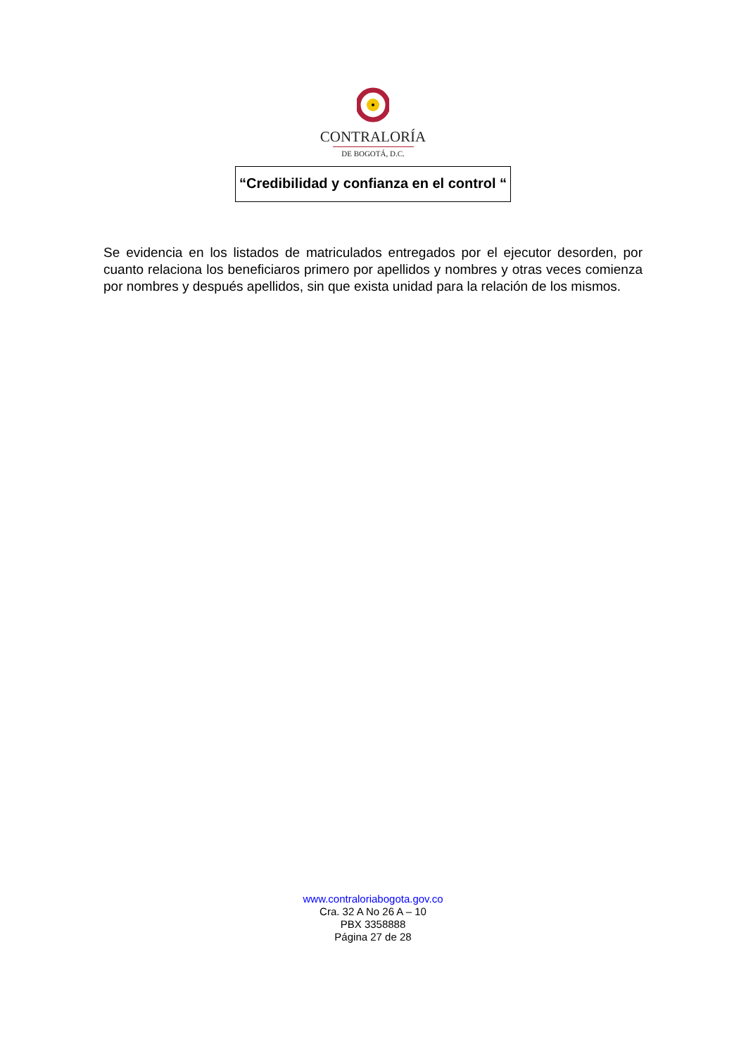CONTRALORÍA
DE BOGOTÁ, D.C.
“Credibilidad y confianza en el control “
Se evidencia en los listados de matriculados entregados por el ejecutor desorden, por cuanto relaciona los beneficiaros primero por apellidos y nombres y otras veces comienza por nombres y después apellidos, sin que exista unidad para la relación de los mismos.
www.contraloriabogota.gov.co
Cra. 32 A No 26 A – 10
PBX 3358888
Página 27 de 28